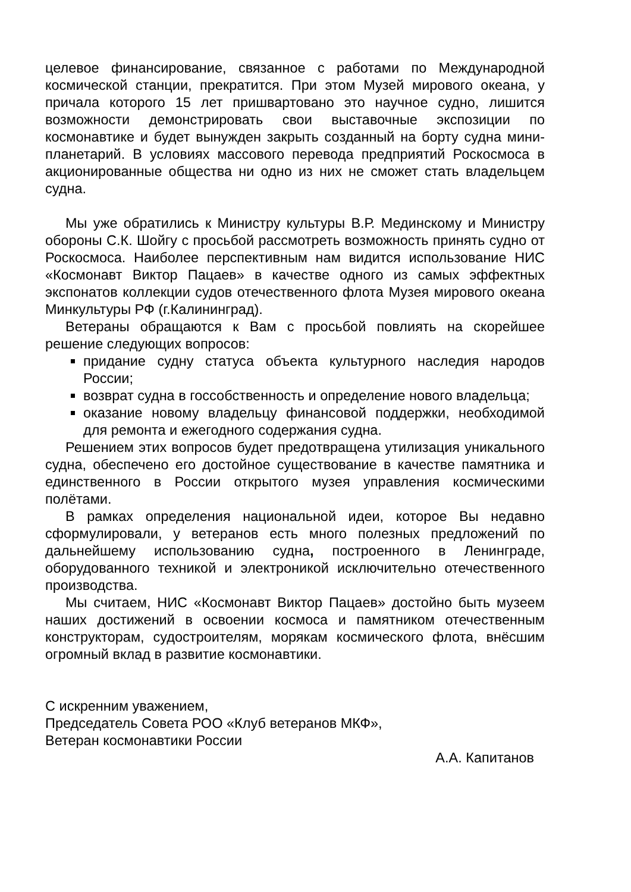целевое финансирование, связанное с работами по Международной космической станции, прекратится. При этом Музей мирового океана, у причала которого 15 лет пришвартовано это научное судно, лишится возможности демонстрировать свои выставочные экспозиции по космонавтике и будет вынужден закрыть созданный на борту судна мини-планетарий. В условиях массового перевода предприятий Роскосмоса в акционированные общества ни одно из них не сможет стать владельцем судна.
Мы уже обратились к Министру культуры В.Р. Мединскому и Министру обороны С.К. Шойгу с просьбой рассмотреть возможность принять судно от Роскосмоса. Наиболее перспективным нам видится использование НИС «Космонавт Виктор Пацаев» в качестве одного из самых эффектных экспонатов коллекции судов отечественного флота Музея мирового океана Минкультуры РФ (г.Калининград).
Ветераны обращаются к Вам с просьбой повлиять на скорейшее решение следующих вопросов:
придание судну статуса объекта культурного наследия народов России;
возврат судна в госсобственность и определение нового владельца;
оказание новому владельцу финансовой поддержки, необходимой для ремонта и ежегодного содержания судна.
Решением этих вопросов будет предотвращена утилизация уникального судна, обеспечено его достойное существование в качестве памятника и единственного в России открытого музея управления космическими полётами.
В рамках определения национальной идеи, которое Вы недавно сформулировали, у ветеранов есть много полезных предложений по дальнейшему использованию судна, построенного в Ленинграде, оборудованного техникой и электроникой исключительно отечественного производства.
Мы считаем, НИС «Космонавт Виктор Пацаев» достойно быть музеем наших достижений в освоении космоса и памятником отечественным конструкторам, судостроителям, морякам космического флота, внёсшим огромный вклад в развитие космонавтики.
С искренним уважением,
Председатель Совета РОО «Клуб ветеранов МКФ»,
Ветеран космонавтики России
А.А. Капитанов